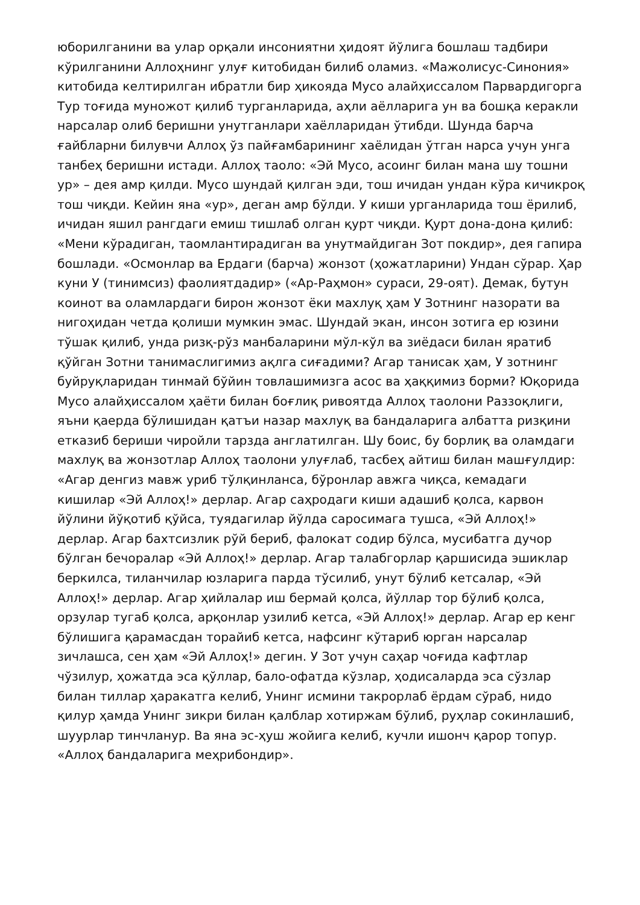юборилганини ва улар орқали инсониятни ҳидоят йўлига бошлаш тадбири кўрилганини Аллоҳнинг улуғ китобидан билиб оламиз. «Мажолисус-Синония» китобида келтирилган ибратли бир ҳикояда Мусо алайҳиссалом Парвардигорга Тур тоғида муножот қилиб турганларида, аҳли аёлларига ун ва бошқа керакли нарсалар олиб беришни унутганлари хаёлларидан ўтибди. Шунда барча ғайбларни билувчи Аллоҳ ўз пайғамбарининг хаёлидан ўтган нарса учун унга танбеҳ беришни истади. Аллоҳ таоло: «Эй Мусо, асоинг билан мана шу тошни ур» – дея амр қилди. Мусо шундай қилган эди, тош ичидан ундан кўра кичикроқ тош чиқди. Кейин яна «ур», деган амр бўлди. У киши урганларида тош ёрилиб, ичидан яшил рангдаги емиш тишлаб олган қурт чиқди. Қурт дона-дона қилиб: «Мени кўрадиган, таомлантирадиган ва унутмайдиган Зот покдир», дея гапира бошлади. «Осмонлар ва Ердаги (барча) жонзот (ҳожатларини) Ундан сўрар. Ҳар куни У (тинимсиз) фаолиятдадир» («Ар-Раҳмон» сураси, 29-оят). Демак, бутун коинот ва оламлардаги бирон жонзот ёки махлуқ ҳам У Зотнинг назорати ва нигоҳидан четда қолиши мумкин эмас. Шундай экан, инсон зотига ер юзини тўшак қилиб, унда ризқ-рўз манбаларини мўл-кўл ва зиёдаси билан яратиб қўйган Зотни танимаслигимиз ақлга сиғадими? Агар танисак ҳам, У зотнинг буйруқларидан тинмай бўйин товлашимизга асос ва ҳаққимиз борми? Юқорида Мусо алайҳиссалом ҳаёти билан боғлиқ ривоятда Аллоҳ таолони Раззоқлиги, яъни қаерда бўлишидан қатъи назар махлуқ ва бандаларига албатта ризқини етказиб бериши чиройли тарзда англатилган. Шу боис, бу борлиқ ва оламдаги махлуқ ва жонзотлар Аллоҳ таолони улуғлаб, тасбеҳ айтиш билан машғулдир: «Агар денгиз мавж уриб тўлқинланса, бўронлар авжга чиқса, кемадаги кишилар «Эй Аллоҳ!» дерлар. Агар саҳродаги киши адашиб қолса, карвон йўлини йўқотиб қўйса, туядагилар йўлда саросимага тушса, «Эй Аллоҳ!» дерлар. Агар бахтсизлик рўй бериб, фалокат содир бўлса, мусибатга дучор бўлган бечоралар «Эй Аллоҳ!» дерлар. Агар талабгорлар қаршисида эшиклар беркилса, тиланчилар юзларига парда тўсилиб, унут бўлиб кетсалар, «Эй Аллоҳ!» дерлар. Агар ҳийлалар иш бермай қолса, йўллар тор бўлиб қолса, орзулар тугаб қолса, арқонлар узилиб кетса, «Эй Аллоҳ!» дерлар. Агар ер кенг бўлишига қарамасдан торайиб кетса, нафсинг кўтариб юрган нарсалар зичлашса, сен ҳам «Эй Аллоҳ!» дегин. У Зот учун саҳар чоғида кафтлар чўзилур, ҳожатда эса қўллар, бало-офатда кўзлар, ҳодисаларда эса сўзлар билан тиллар ҳаракатга келиб, Унинг исмини такрорлаб ёрдам сўраб, нидо қилур ҳамда Унинг зикри билан қалблар хотиржам бўлиб, руҳлар сокинлашиб, шуурлар тинчланур. Ва яна эс-ҳуш жойига келиб, кучли ишонч қарор топур. «Аллоҳ бандаларига меҳрибондир».